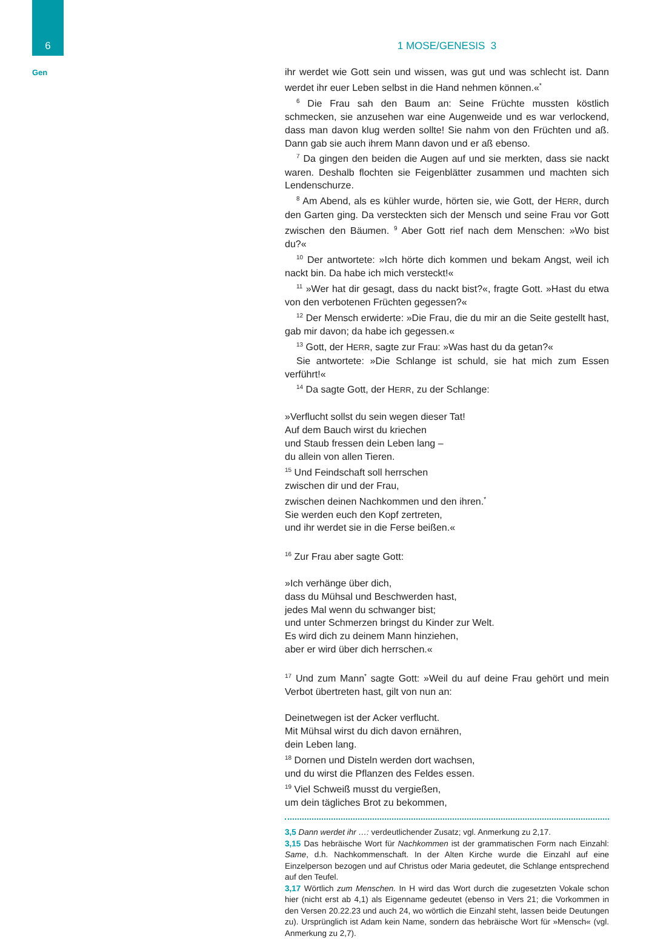6
Gen
1 MOSE/GENESIS 3
ihr werdet wie Gott sein und wissen, was gut und was schlecht ist. Dann werdet ihr euer Leben selbst in die Hand nehmen können.«<sup>*</sup>
<sup>6</sup> Die Frau sah den Baum an: Seine Früchte mussten köstlich schmecken, sie anzusehen war eine Augenweide und es war verlockend, dass man davon klug werden sollte! Sie nahm von den Früchten und aß. Dann gab sie auch ihrem Mann davon und er aß ebenso.
<sup>7</sup> Da gingen den beiden die Augen auf und sie merkten, dass sie nackt waren. Deshalb flochten sie Feigenblätter zusammen und machten sich Lendenschurze.
<sup>8</sup> Am Abend, als es kühler wurde, hörten sie, wie Gott, der HERR, durch den Garten ging. Da versteckten sich der Mensch und seine Frau vor Gott zwischen den Bäumen. <sup>9</sup> Aber Gott rief nach dem Menschen: »Wo bist du?«
<sup>10</sup> Der antwortete: »Ich hörte dich kommen und bekam Angst, weil ich nackt bin. Da habe ich mich versteckt!«
<sup>11</sup> »Wer hat dir gesagt, dass du nackt bist?«, fragte Gott. »Hast du etwa von den verbotenen Früchten gegessen?«
<sup>12</sup> Der Mensch erwiderte: »Die Frau, die du mir an die Seite gestellt hast, gab mir davon; da habe ich gegessen.«
<sup>13</sup> Gott, der HERR, sagte zur Frau: »Was hast du da getan?«
Sie antwortete: »Die Schlange ist schuld, sie hat mich zum Essen verführt!«
<sup>14</sup> Da sagte Gott, der HERR, zu der Schlange:
»Verflucht sollst du sein wegen dieser Tat!
Auf dem Bauch wirst du kriechen
und Staub fressen dein Leben lang –
du allein von allen Tieren.
<sup>15</sup> Und Feindschaft soll herrschen
zwischen dir und der Frau,
zwischen deinen Nachkommen und den ihren.<sup>*</sup>
Sie werden euch den Kopf zertreten,
und ihr werdet sie in die Ferse beißen.«
<sup>16</sup> Zur Frau aber sagte Gott:
»Ich verhänge über dich,
dass du Mühsal und Beschwerden hast,
jedes Mal wenn du schwanger bist;
und unter Schmerzen bringst du Kinder zur Welt.
Es wird dich zu deinem Mann hinziehen,
aber er wird über dich herrschen.«
<sup>17</sup> Und zum Mann<sup>*</sup> sagte Gott: »Weil du auf deine Frau gehört und mein Verbot übertreten hast, gilt von nun an:
Deinetwegen ist der Acker verflucht.
Mit Mühsal wirst du dich davon ernähren,
dein Leben lang.
<sup>18</sup> Dornen und Disteln werden dort wachsen,
und du wirst die Pflanzen des Feldes essen.
<sup>19</sup> Viel Schweiß musst du vergießen,
um dein tägliches Brot zu bekommen,
3,5 Dann werdet ihr …: verdeutlichender Zusatz; vgl. Anmerkung zu 2,17.
3,15 Das hebräische Wort für Nachkommen ist der grammatischen Form nach Einzahl: Same, d.h. Nachkommenschaft. In der Alten Kirche wurde die Einzahl auf eine Einzelperson bezogen und auf Christus oder Maria gedeutet, die Schlange entsprechend auf den Teufel.
3,17 Wörtlich zum Menschen. In H wird das Wort durch die zugesetzten Vokale schon hier (nicht erst ab 4,1) als Eigenname gedeutet (ebenso in Vers 21; die Vorkommen in den Versen 20.22.23 und auch 24, wo wörtlich die Einzahl steht, lassen beide Deutungen zu). Ursprünglich ist Adam kein Name, sondern das hebräische Wort für »Mensch« (vgl. Anmerkung zu 2,7).